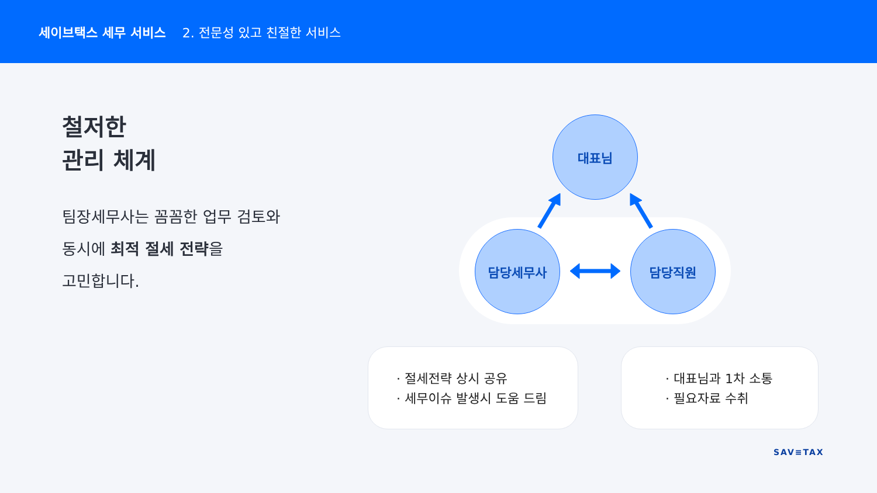세이브택스 세무 서비스 2. 전문성 있고 친절한 서비스
철저한
관리 체계
팀장세무사는 꼼꼼한 업무 검토와
동시에 최적 절세 전략을
고민합니다.
대표님
담당세무사 담당직원
· 절세전략 상시 공유
· 세무이슈 발생시 도움 드림
· 대표님과 1차 소통
· 필요자료 수취
SAV≡TAX